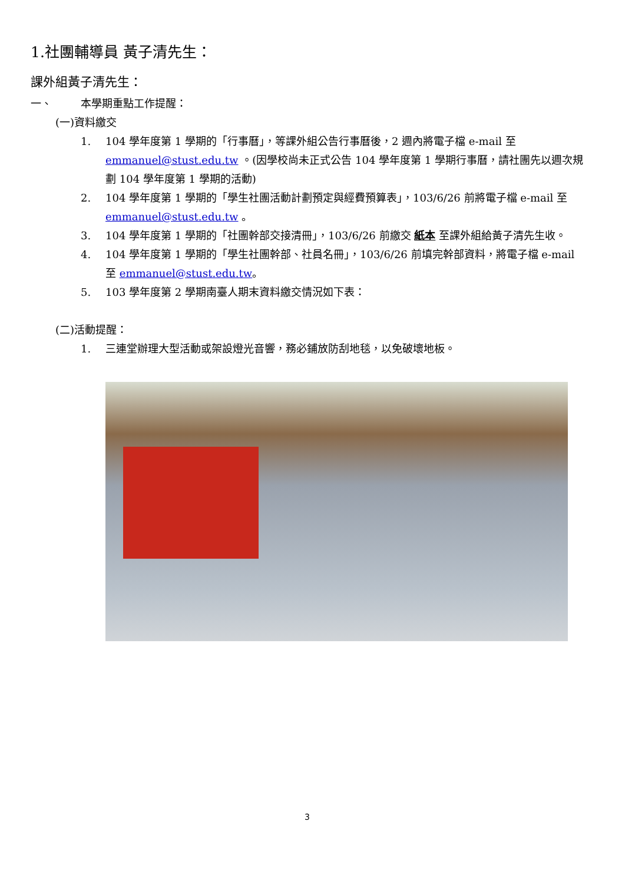1.社團輔導員 黃子清先生：
課外組黃子清先生：
一、 本學期重點工作提醒：
(一)資料繳交
1. 104 學年度第 1 學期的「行事曆」，等課外組公告行事曆後，2 週內將電子檔 e-mail 至 emmanuel@stust.edu.tw 。(因學校尚未正式公告 104 學年度第 1 學期行事曆，請社團先以週次規劃 104 學年度第 1 學期的活動)
2. 104 學年度第 1 學期的「學生社團活動計劃預定與經費預算表」，103/6/26 前將電子檔 e-mail 至 emmanuel@stust.edu.tw 。
3. 104 學年度第 1 學期的「社團幹部交接清冊」，103/6/26 前繳交 紙本 至課外組給黃子清先生收。
4. 104 學年度第 1 學期的「學生社團幹部、社員名冊」，103/6/26 前填完幹部資料，將電子檔 e-mail 至 emmanuel@stust.edu.tw。
5. 103 學年度第 2 學期南臺人期末資料繳交情況如下表：
(二)活動提醒：
1. 三連堂辦理大型活動或架設燈光音響，務必鋪放防刮地毯，以免破壞地板。
3